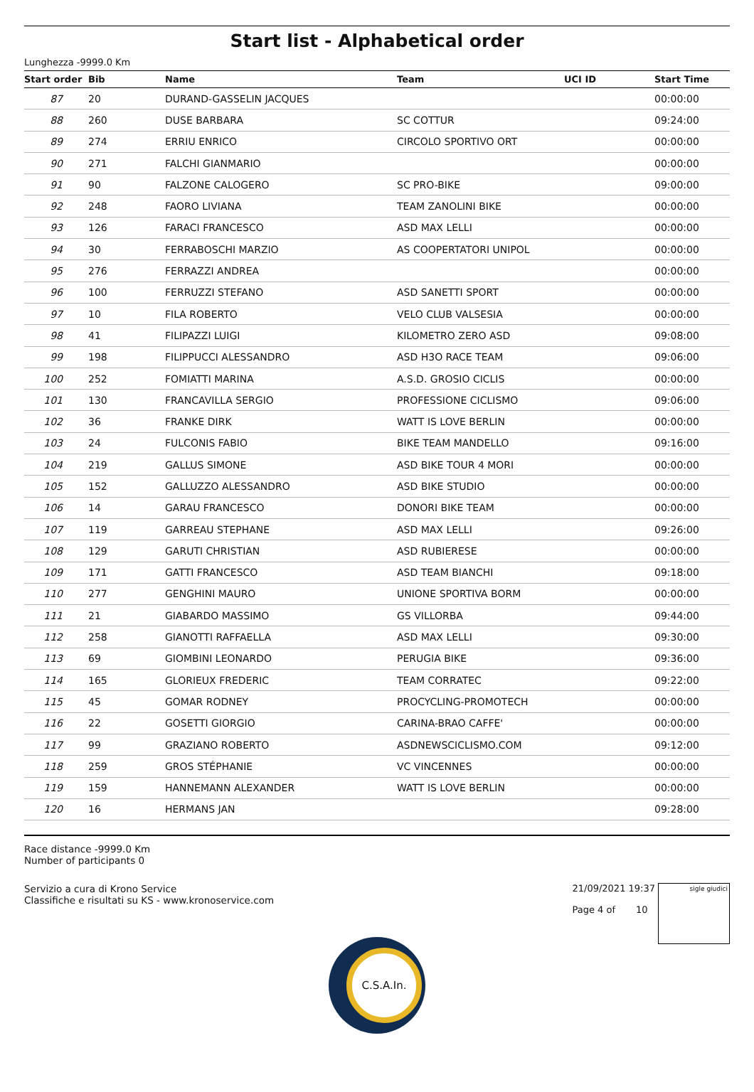Start list - Alphabetical order
Lunghezza -9999.0 Km
| Start order | Bib | Name | Team | UCI ID | Start Time |
| --- | --- | --- | --- | --- | --- |
| 87 | 20 | DURAND-GASSELIN JACQUES | | | 00:00:00 |
| 88 | 260 | DUSE BARBARA | SC COTTUR | | 09:24:00 |
| 89 | 274 | ERRIU ENRICO | CIRCOLO SPORTIVO ORT | | 00:00:00 |
| 90 | 271 | FALCHI GIANMARIO | | | 00:00:00 |
| 91 | 90 | FALZONE CALOGERO | SC PRO-BIKE | | 09:00:00 |
| 92 | 248 | FAORO LIVIANA | TEAM ZANOLINI BIKE | | 00:00:00 |
| 93 | 126 | FARACI FRANCESCO | ASD MAX LELLI | | 00:00:00 |
| 94 | 30 | FERRABOSCHI MARZIO | AS COOPERTATORI UNIPOL | | 00:00:00 |
| 95 | 276 | FERRAZZI ANDREA | | | 00:00:00 |
| 96 | 100 | FERRUZZI STEFANO | ASD SANETTI SPORT | | 00:00:00 |
| 97 | 10 | FILA ROBERTO | VELO CLUB VALSESIA | | 00:00:00 |
| 98 | 41 | FILIPAZZI LUIGI | KILOMETRO ZERO ASD | | 09:08:00 |
| 99 | 198 | FILIPPUCCI ALESSANDRO | ASD H3O RACE TEAM | | 09:06:00 |
| 100 | 252 | FOMIATTI MARINA | A.S.D. GROSIO CICLIS | | 00:00:00 |
| 101 | 130 | FRANCAVILLA SERGIO | PROFESSIONE CICLISMO | | 09:06:00 |
| 102 | 36 | FRANKE DIRK | WATT IS LOVE BERLIN | | 00:00:00 |
| 103 | 24 | FULCONIS FABIO | BIKE TEAM MANDELLO | | 09:16:00 |
| 104 | 219 | GALLUS SIMONE | ASD BIKE TOUR 4 MORI | | 00:00:00 |
| 105 | 152 | GALLUZZO ALESSANDRO | ASD BIKE STUDIO | | 00:00:00 |
| 106 | 14 | GARAU FRANCESCO | DONORI BIKE TEAM | | 00:00:00 |
| 107 | 119 | GARREAU STEPHANE | ASD MAX LELLI | | 09:26:00 |
| 108 | 129 | GARUTI CHRISTIAN | ASD RUBIERESE | | 00:00:00 |
| 109 | 171 | GATTI FRANCESCO | ASD TEAM BIANCHI | | 09:18:00 |
| 110 | 277 | GENGHINI MAURO | UNIONE SPORTIVA BORM | | 00:00:00 |
| 111 | 21 | GIABARDO MASSIMO | GS VILLORBA | | 09:44:00 |
| 112 | 258 | GIANOTTI RAFFAELLA | ASD MAX LELLI | | 09:30:00 |
| 113 | 69 | GIOMBINI LEONARDO | PERUGIA BIKE | | 09:36:00 |
| 114 | 165 | GLORIEUX FREDERIC | TEAM CORRATEC | | 09:22:00 |
| 115 | 45 | GOMAR RODNEY | PROCYCLING-PROMOTECH | | 00:00:00 |
| 116 | 22 | GOSETTI GIORGIO | CARINA-BRAO CAFFE' | | 00:00:00 |
| 117 | 99 | GRAZIANO ROBERTO | ASDNEWSCICLISMO.COM | | 09:12:00 |
| 118 | 259 | GROS STÉPHANIE | VC VINCENNES | | 00:00:00 |
| 119 | 159 | HANNEMANN ALEXANDER | WATT IS LOVE BERLIN | | 00:00:00 |
| 120 | 16 | HERMANS JAN | | | 09:28:00 |
Race distance -9999.0 Km
Number of participants 0
Servizio a cura di Krono Service
Classifiche e risultati su KS - www.kronoservice.com
21/09/2021 19:37
Page 4 of 10
sigle giudici
C.S.A.In.